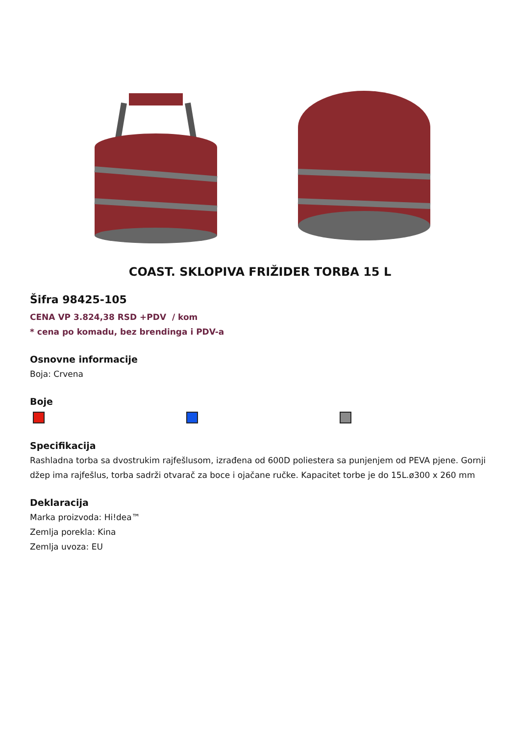COAST. SKLOPIVA FRIŽIDER TORBA 15 L
Šifra 98425-105
CENA VP 3.824,38 RSD +PDV / kom
* cena po komadu, bez brendinga i PDV-a
Osnovne informacije
Boja: Crvena
Boje
Specifikacija
Rashladna torba sa dvostrukim rajfešlusom, izrađena od 600D poliestera sa punjenjem od PEVA pjene. Gornji džep ima rajfešlus, torba sadrži otvarač za boce i ojačane ručke. Kapacitet torbe je do 15L.ø300 x 260 mm
Deklaracija
Marka proizvoda: Hi!dea™
Zemlja porekla: Kina
Zemlja uvoza: EU